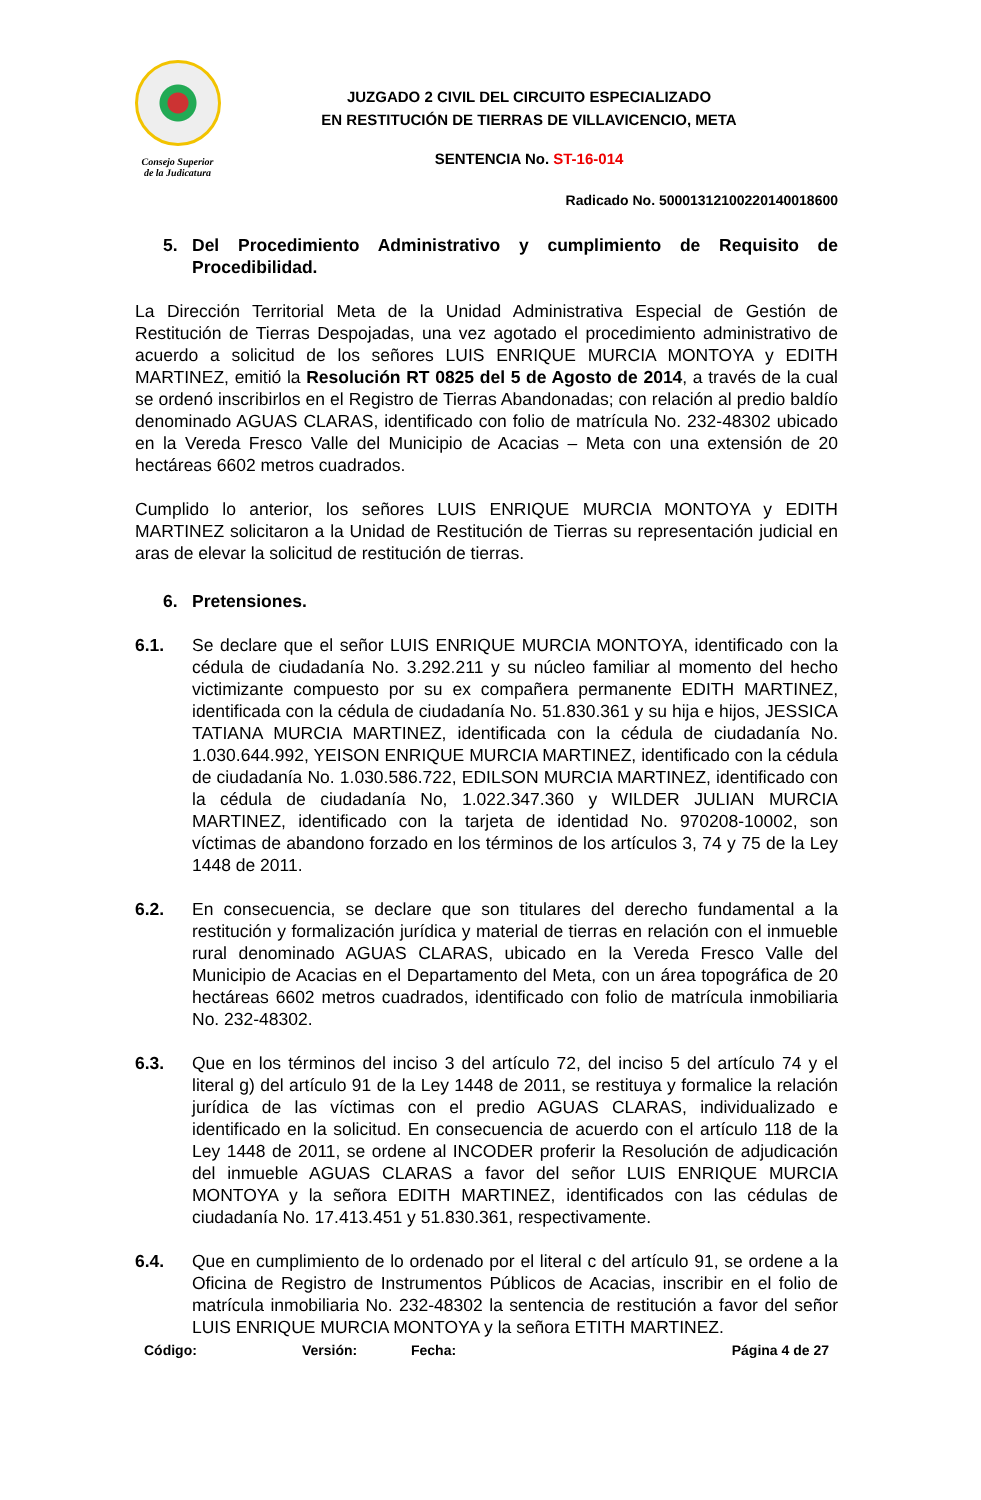Consejo Superior
de la Judicatura
JUZGADO 2 CIVIL DEL CIRCUITO ESPECIALIZADO
EN RESTITUCIÓN DE TIERRAS DE VILLAVICENCIO, META
SENTENCIA No. ST-16-014
Radicado No. 50001312100220140018600
5. Del Procedimiento Administrativo y cumplimiento de Requisito de Procedibilidad.
La Dirección Territorial Meta de la Unidad Administrativa Especial de Gestión de Restitución de Tierras Despojadas, una vez agotado el procedimiento administrativo de acuerdo a solicitud de los señores LUIS ENRIQUE MURCIA MONTOYA y EDITH MARTINEZ, emitió la Resolución RT 0825 del 5 de Agosto de 2014, a través de la cual se ordenó inscribirlos en el Registro de Tierras Abandonadas; con relación al predio baldío denominado AGUAS CLARAS, identificado con folio de matrícula No. 232-48302 ubicado en la Vereda Fresco Valle del Municipio de Acacias – Meta con una extensión de 20 hectáreas 6602 metros cuadrados.
Cumplido lo anterior, los señores LUIS ENRIQUE MURCIA MONTOYA y EDITH MARTINEZ solicitaron a la Unidad de Restitución de Tierras su representación judicial en aras de elevar la solicitud de restitución de tierras.
6. Pretensiones.
6.1. Se declare que el señor LUIS ENRIQUE MURCIA MONTOYA, identificado con la cédula de ciudadanía No. 3.292.211 y su núcleo familiar al momento del hecho victimizante compuesto por su ex compañera permanente EDITH MARTINEZ, identificada con la cédula de ciudadanía No. 51.830.361 y su hija e hijos, JESSICA TATIANA MURCIA MARTINEZ, identificada con la cédula de ciudadanía No. 1.030.644.992, YEISON ENRIQUE MURCIA MARTINEZ, identificado con la cédula de ciudadanía No. 1.030.586.722, EDILSON MURCIA MARTINEZ, identificado con la cédula de ciudadanía No, 1.022.347.360 y WILDER JULIAN MURCIA MARTINEZ, identificado con la tarjeta de identidad No. 970208-10002, son víctimas de abandono forzado en los términos de los artículos 3, 74 y 75 de la Ley 1448 de 2011.
6.2. En consecuencia, se declare que son titulares del derecho fundamental a la restitución y formalización jurídica y material de tierras en relación con el inmueble rural denominado AGUAS CLARAS, ubicado en la Vereda Fresco Valle del Municipio de Acacias en el Departamento del Meta, con un área topográfica de 20 hectáreas 6602 metros cuadrados, identificado con folio de matrícula inmobiliaria No. 232-48302.
6.3. Que en los términos del inciso 3 del artículo 72, del inciso 5 del artículo 74 y el literal g) del artículo 91 de la Ley 1448 de 2011, se restituya y formalice la relación jurídica de las víctimas con el predio AGUAS CLARAS, individualizado e identificado en la solicitud. En consecuencia de acuerdo con el artículo 118 de la Ley 1448 de 2011, se ordene al INCODER proferir la Resolución de adjudicación del inmueble AGUAS CLARAS a favor del señor LUIS ENRIQUE MURCIA MONTOYA y la señora EDITH MARTINEZ, identificados con las cédulas de ciudadanía No. 17.413.451 y 51.830.361, respectivamente.
6.4. Que en cumplimiento de lo ordenado por el literal c del artículo 91, se ordene a la Oficina de Registro de Instrumentos Públicos de Acacias, inscribir en el folio de matrícula inmobiliaria No. 232-48302 la sentencia de restitución a favor del señor LUIS ENRIQUE MURCIA MONTOYA y la señora ETITH MARTINEZ.
Código: Versión: Fecha: Página 4 de 27